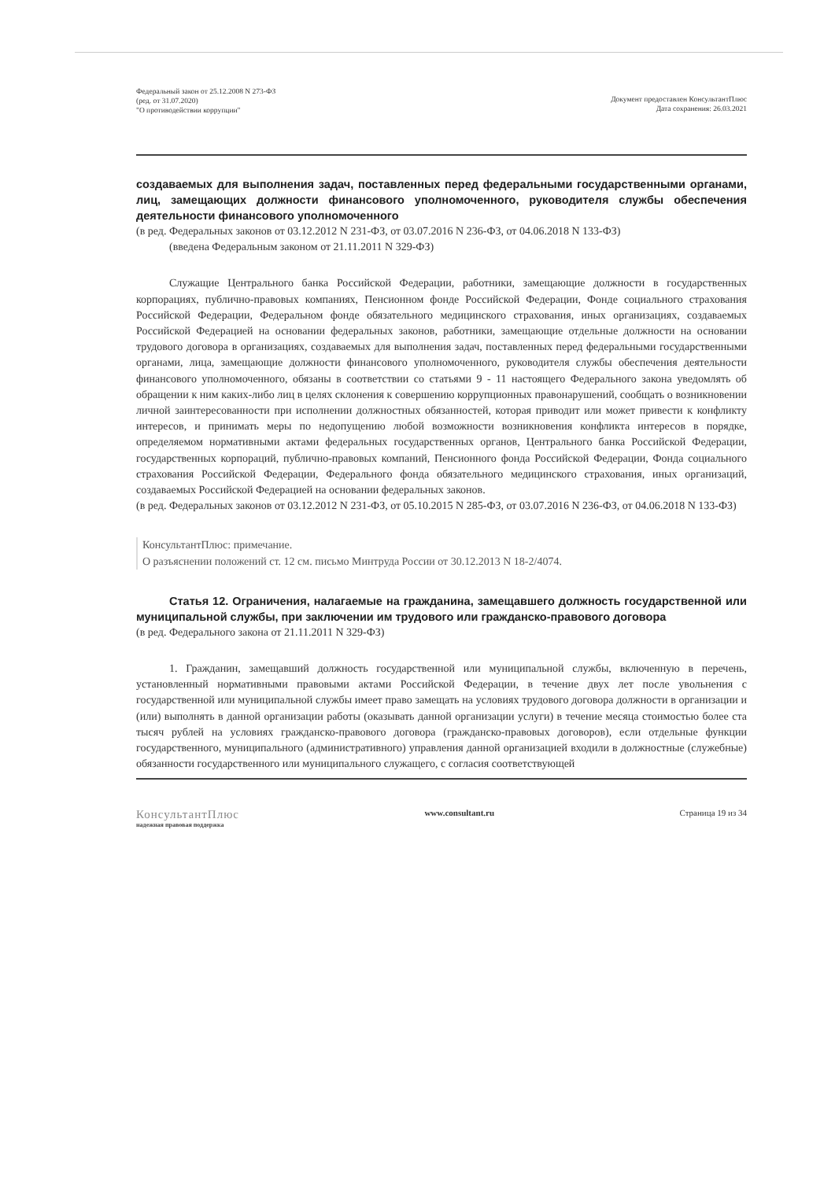Федеральный закон от 25.12.2008 N 273-ФЗ
(ред. от 31.07.2020)
"О противодействии коррупции"
Документ предоставлен КонсультантПлюс
Дата сохранения: 26.03.2021
создаваемых для выполнения задач, поставленных перед федеральными государственными органами, лиц, замещающих должности финансового уполномоченного, руководителя службы обеспечения деятельности финансового уполномоченного
(в ред. Федеральных законов от 03.12.2012 N 231-ФЗ, от 03.07.2016 N 236-ФЗ, от 04.06.2018 N 133-ФЗ)
(введена Федеральным законом от 21.11.2011 N 329-ФЗ)
Служащие Центрального банка Российской Федерации, работники, замещающие должности в государственных корпорациях, публично-правовых компаниях, Пенсионном фонде Российской Федерации, Фонде социального страхования Российской Федерации, Федеральном фонде обязательного медицинского страхования, иных организациях, создаваемых Российской Федерацией на основании федеральных законов, работники, замещающие отдельные должности на основании трудового договора в организациях, создаваемых для выполнения задач, поставленных перед федеральными государственными органами, лица, замещающие должности финансового уполномоченного, руководителя службы обеспечения деятельности финансового уполномоченного, обязаны в соответствии со статьями 9 - 11 настоящего Федерального закона уведомлять об обращении к ним каких-либо лиц в целях склонения к совершению коррупционных правонарушений, сообщать о возникновении личной заинтересованности при исполнении должностных обязанностей, которая приводит или может привести к конфликту интересов, и принимать меры по недопущению любой возможности возникновения конфликта интересов в порядке, определяемом нормативными актами федеральных государственных органов, Центрального банка Российской Федерации, государственных корпораций, публично-правовых компаний, Пенсионного фонда Российской Федерации, Фонда социального страхования Российской Федерации, Федерального фонда обязательного медицинского страхования, иных организаций, создаваемых Российской Федерацией на основании федеральных законов.
(в ред. Федеральных законов от 03.12.2012 N 231-ФЗ, от 05.10.2015 N 285-ФЗ, от 03.07.2016 N 236-ФЗ, от 04.06.2018 N 133-ФЗ)
КонсультантПлюс: примечание.
О разъяснении положений ст. 12 см. письмо Минтруда России от 30.12.2013 N 18-2/4074.
Статья 12. Ограничения, налагаемые на гражданина, замещавшего должность государственной или муниципальной службы, при заключении им трудового или гражданско-правового договора
(в ред. Федерального закона от 21.11.2011 N 329-ФЗ)
1. Гражданин, замещавший должность государственной или муниципальной службы, включенную в перечень, установленный нормативными правовыми актами Российской Федерации, в течение двух лет после увольнения с государственной или муниципальной службы имеет право замещать на условиях трудового договора должности в организации и (или) выполнять в данной организации работы (оказывать данной организации услуги) в течение месяца стоимостью более ста тысяч рублей на условиях гражданско-правового договора (гражданско-правовых договоров), если отдельные функции государственного, муниципального (административного) управления данной организацией входили в должностные (служебные) обязанности государственного или муниципального служащего, с согласия соответствующей
КонсультантПлюс
надежная правовая поддержка
www.consultant.ru Страница 19 из 34